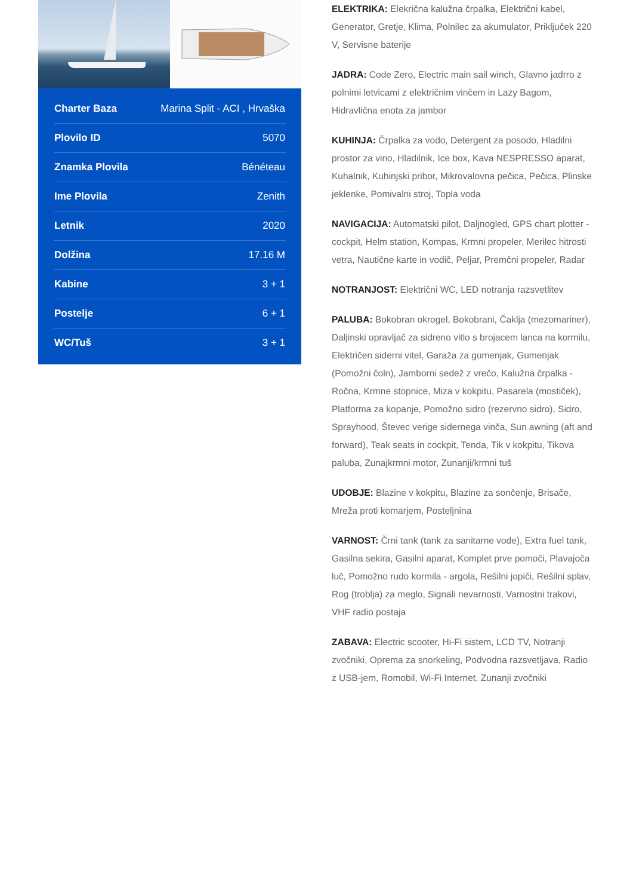| Charter Baza | Marina Split - ACI , Hrvaška |
| Plovilo ID | 5070 |
| Znamka Plovila | Bénéteau |
| Ime Plovila | Zenith |
| Letnik | 2020 |
| Dolžina | 17.16 M |
| Kabine | 3 + 1 |
| Postelje | 6 + 1 |
| WC/Tuš | 3 + 1 |
ELEKTRIKA: Elekrična kalužna črpalka, Električni kabel, Generator, Gretje, Klima, Polnilec za akumulator, Priključek 220 V, Servisne baterije
JADRA: Code Zero, Electric main sail winch, Glavno jadrro z polnimi letvicami z električnim vinčem in Lazy Bagom, Hidravlična enota za jambor
KUHINJA: Črpalka za vodo, Detergent za posodo, Hladilni prostor za vino, Hladilnik, Ice box, Kava NESPRESSO aparat, Kuhalnik, Kuhinjski pribor, Mikrovalovna pečica, Pečica, Plinske jeklenke, Pomivalni stroj, Topla voda
NAVIGACIJA: Automatski pilot, Daljnogled, GPS chart plotter - cockpit, Helm station, Kompas, Krmni propeler, Merilec hitrosti vetra, Nautične karte in vodič, Peljar, Premčni propeler, Radar
NOTRANJOST: Električni WC, LED notranja razsvetlitev
PALUBA: Bokobran okrogel, Bokobrani, Čaklja (mezomariner), Daljinski upravljač za sidreno vitlo s brojacem lanca na kormilu, Električen siderni vitel, Garaža za gumenjak, Gumenjak (Pomožni čoln), Jamborni sedež z vrečo, Kalužna črpalka - Ročna, Krmne stopnice, Miza v kokpitu, Pasarela (mostiček), Platforma za kopanje, Pomožno sidro (rezervno sidro), Sidro, Sprayhood, Števec verige sidernega vinča, Sun awning (aft and forward), Teak seats in cockpit, Tenda, Tik v kokpitu, Tikova paluba, Zunajkrmni motor, Zunanji/krmni tuš
UDOBJE: Blazine v kokpitu, Blazine za sončenje, Brisače, Mreža proti komarjem, Posteljnina
VARNOST: Črni tank (tank za sanitarne vode), Extra fuel tank, Gasilna sekira, Gasilni aparat, Komplet prve pomoči, Plavajoča luč, Pomožno rudo kormila - argola, Rešilni jopiči, Rešilni splav, Rog (troblja) za meglo, Signali nevarnosti, Varnostni trakovi, VHF radio postaja
ZABAVA: Electric scooter, Hi-Fi sistem, LCD TV, Notranji zvočniki, Oprema za snorkeling, Podvodna razsvetljava, Radio z USB-jem, Romobil, Wi-Fi Internet, Zunanji zvočniki